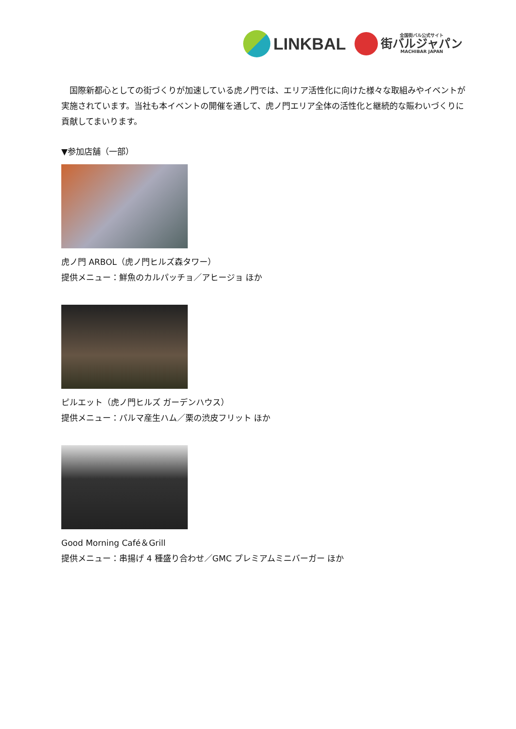LINKBAL
全国街バル公式サイト
街バルジャパン
MACHIBAR JAPAN
　国際新都心としての街づくりが加速している虎ノ門では、エリア活性化に向けた様々な取組みやイベントが実施されています。当社も本イベントの開催を通して、虎ノ門エリア全体の活性化と継続的な賑わいづくりに貢献してまいります。
▼参加店舗（一部）
虎ノ門 ARBOL（虎ノ門ヒルズ森タワー）
提供メニュー：鮮魚のカルパッチョ／アヒージョ ほか
ピルエット（虎ノ門ヒルズ ガーデンハウス）
提供メニュー：パルマ産生ハム／栗の渋皮フリット ほか
Good Morning Café＆Grill
提供メニュー：串揚げ 4 種盛り合わせ／GMC プレミアムミニバーガー ほか